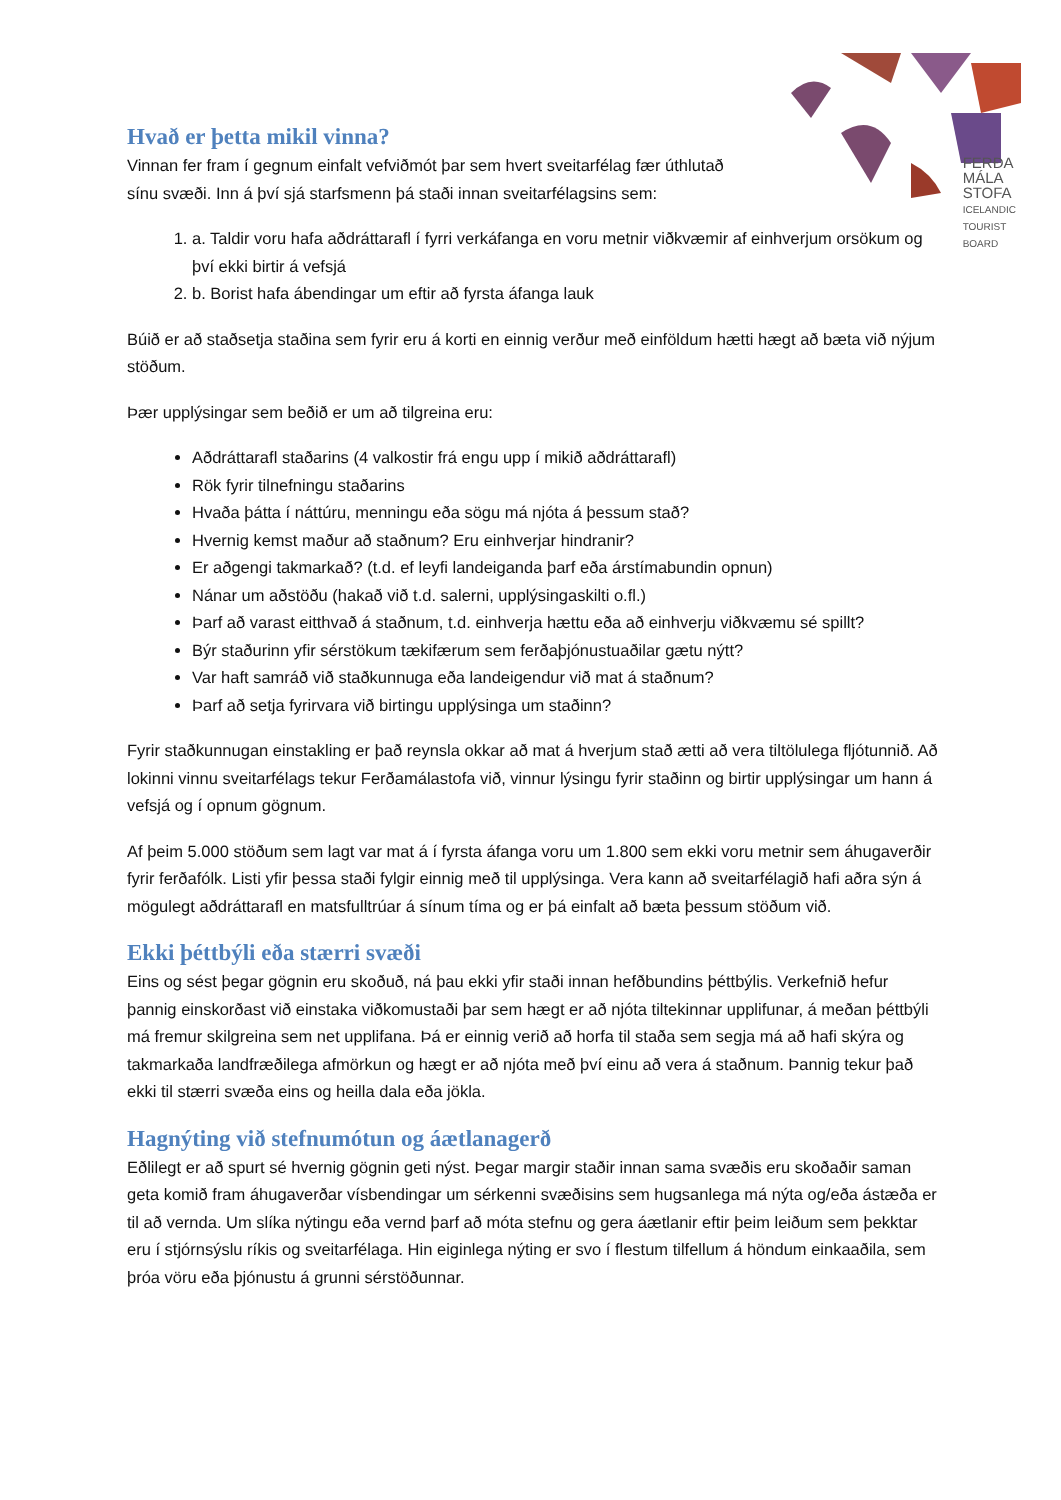FERÐA
MÁLA
STOFA
ICELANDIC
TOURIST
BOARD
Hvað er þetta mikil vinna?
Vinnan fer fram í gegnum einfalt vefviðmót þar sem hvert sveitarfélag fær úthlutað sínu svæði. Inn á því sjá starfsmenn þá staði innan sveitarfélagsins sem:
1. a. Taldir voru hafa aðdráttarafl í fyrri verkáfanga en voru metnir viðkvæmir af einhverjum orsökum og því ekki birtir á vefsjá
2. b. Borist hafa ábendingar um eftir að fyrsta áfanga lauk
Búið er að staðsetja staðina sem fyrir eru á korti en einnig verður með einföldum hætti hægt að bæta við nýjum stöðum.
Þær upplýsingar sem beðið er um að tilgreina eru:
Aðdráttarafl staðarins (4 valkostir frá engu upp í mikið aðdráttarafl)
Rök fyrir tilnefningu staðarins
Hvaða þátta í náttúru, menningu eða sögu má njóta á þessum stað?
Hvernig kemst maður að staðnum? Eru einhverjar hindranir?
Er aðgengi takmarkað? (t.d. ef leyfi landeiganda þarf eða árstímabundin opnun)
Nánar um aðstöðu (hakað við t.d. salerni, upplýsingaskilti o.fl.)
Þarf að varast eitthvað á staðnum, t.d. einhverja hættu eða að einhverju viðkvæmu sé spillt?
Býr staðurinn yfir sérstökum tækifærum sem ferðaþjónustuaðilar gætu nýtt?
Var haft samráð við staðkunnuga eða landeigendur við mat á staðnum?
Þarf að setja fyrirvara við birtingu upplýsinga um staðinn?
Fyrir staðkunnugan einstakling er það reynsla okkar að mat á hverjum stað ætti að vera tiltölulega fljótunnið. Að lokinni vinnu sveitarfélags tekur Ferðamálastofa við, vinnur lýsingu fyrir staðinn og birtir upplýsingar um hann á vefsjá og í opnum gögnum.
Af þeim 5.000 stöðum sem lagt var mat á í fyrsta áfanga voru um 1.800 sem ekki voru metnir sem áhugaverðir fyrir ferðafólk. Listi yfir þessa staði fylgir einnig með til upplýsinga. Vera kann að sveitarfélagið hafi aðra sýn á mögulegt aðdráttarafl en matsfulltrúar á sínum tíma og er þá einfalt að bæta þessum stöðum við.
Ekki þéttbýli eða stærri svæði
Eins og sést þegar gögnin eru skoðuð, ná þau ekki yfir staði innan hefðbundins þéttbýlis. Verkefnið hefur þannig einskorðast við einstaka viðkomustaði þar sem hægt er að njóta tiltekinnar upplifunar, á meðan þéttbýli má fremur skilgreina sem net upplifana. Þá er einnig verið að horfa til staða sem segja má að hafi skýra og takmarkaða landfræðilega afmörkun og hægt er að njóta með því einu að vera á staðnum. Þannig tekur það ekki til stærri svæða eins og heilla dala eða jökla.
Hagnýting við stefnumótun og áætlanagerð
Eðlilegt er að spurt sé hvernig gögnin geti nýst. Þegar margir staðir innan sama svæðis eru skoðaðir saman geta komið fram áhugaverðar vísbendingar um sérkenni svæðisins sem hugsanlega má nýta og/eða ástæða er til að vernda. Um slíka nýtingu eða vernd þarf að móta stefnu og gera áætlanir eftir þeim leiðum sem þekktar eru í stjórnsýslu ríkis og sveitarfélaga. Hin eiginlega nýting er svo í flestum tilfellum á höndum einkaaðila, sem þróa vöru eða þjónustu á grunni sérstöðunnar.